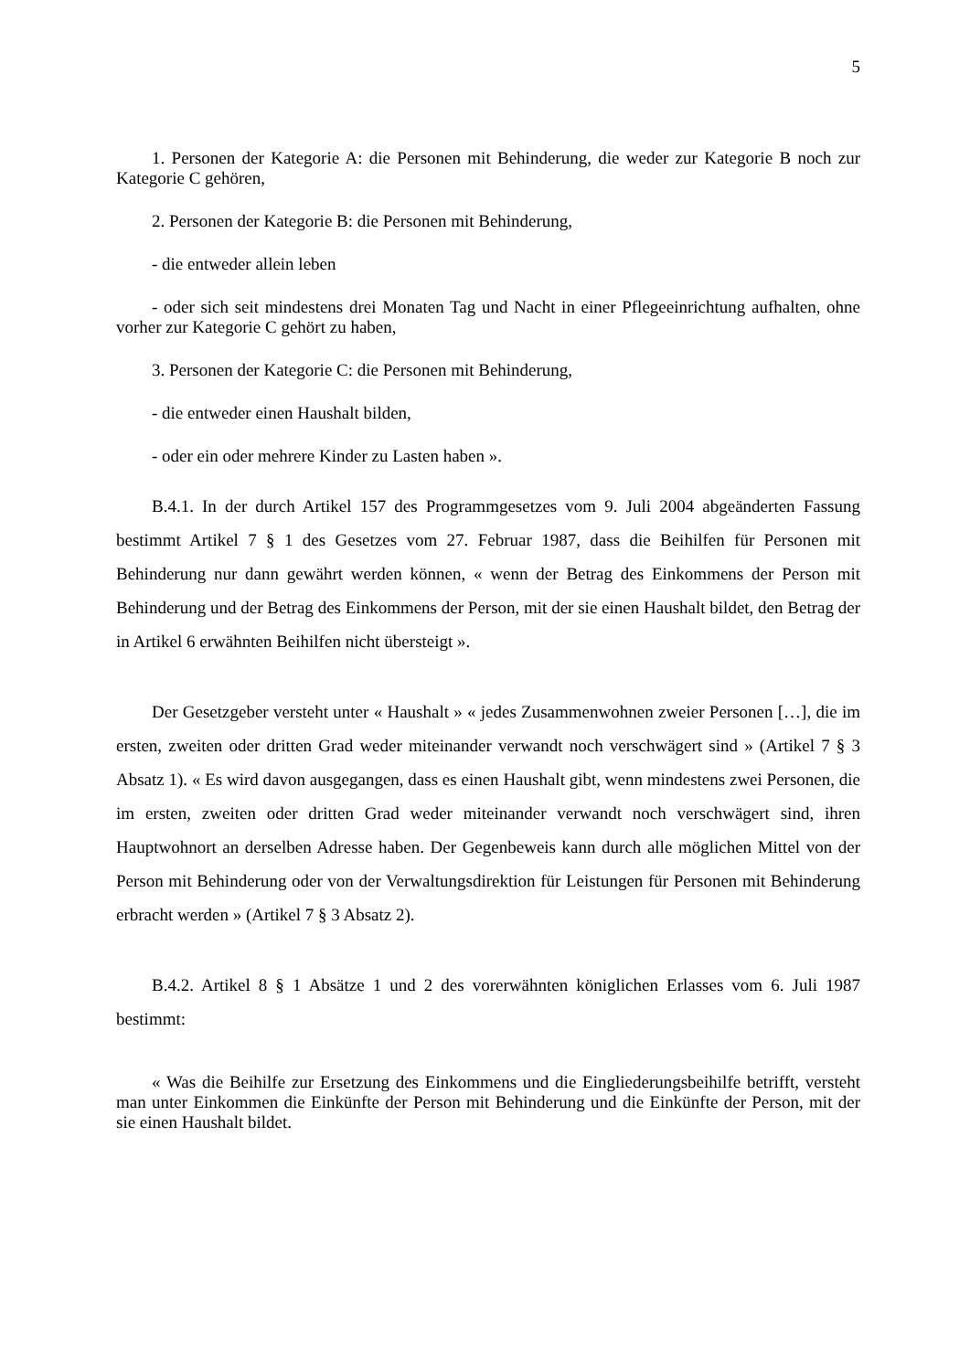5
1. Personen der Kategorie A: die Personen mit Behinderung, die weder zur Kategorie B noch zur Kategorie C gehören,
2. Personen der Kategorie B: die Personen mit Behinderung,
- die entweder allein leben
- oder sich seit mindestens drei Monaten Tag und Nacht in einer Pflegeeinrichtung aufhalten, ohne vorher zur Kategorie C gehört zu haben,
3. Personen der Kategorie C: die Personen mit Behinderung,
- die entweder einen Haushalt bilden,
- oder ein oder mehrere Kinder zu Lasten haben ».
B.4.1. In der durch Artikel 157 des Programmgesetzes vom 9. Juli 2004 abgeänderten Fassung bestimmt Artikel 7 § 1 des Gesetzes vom 27. Februar 1987, dass die Beihilfen für Personen mit Behinderung nur dann gewährt werden können, « wenn der Betrag des Einkommens der Person mit Behinderung und der Betrag des Einkommens der Person, mit der sie einen Haushalt bildet, den Betrag der in Artikel 6 erwähnten Beihilfen nicht übersteigt ».
Der Gesetzgeber versteht unter « Haushalt » « jedes Zusammenwohnen zweier Personen […], die im ersten, zweiten oder dritten Grad weder miteinander verwandt noch verschwägert sind » (Artikel 7 § 3 Absatz 1). « Es wird davon ausgegangen, dass es einen Haushalt gibt, wenn mindestens zwei Personen, die im ersten, zweiten oder dritten Grad weder miteinander verwandt noch verschwägert sind, ihren Hauptwohnort an derselben Adresse haben. Der Gegenbeweis kann durch alle möglichen Mittel von der Person mit Behinderung oder von der Verwaltungsdirektion für Leistungen für Personen mit Behinderung erbracht werden » (Artikel 7 § 3 Absatz 2).
B.4.2. Artikel 8 § 1 Absätze 1 und 2 des vorerwähnten königlichen Erlasses vom 6. Juli 1987 bestimmt:
« Was die Beihilfe zur Ersetzung des Einkommens und die Eingliederungsbeihilfe betrifft, versteht man unter Einkommen die Einkünfte der Person mit Behinderung und die Einkünfte der Person, mit der sie einen Haushalt bildet.